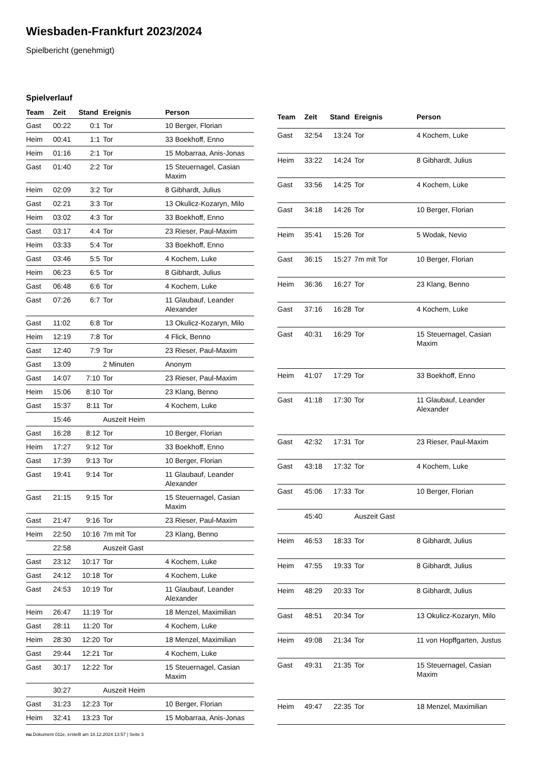Wiesbaden-Frankfurt 2023/2024
Spielbericht (genehmigt)
Spielverlauf
| Team | Zeit | Stand | Ereignis | Person |
| --- | --- | --- | --- | --- |
| Gast | 00:22 | 0:1 | Tor | 10 Berger, Florian |
| Heim | 00:41 | 1:1 | Tor | 33 Boekhoff, Enno |
| Heim | 01:16 | 2:1 | Tor | 15 Mobarraa, Anis-Jonas |
| Gast | 01:40 | 2:2 | Tor | 15 Steuernagel, Casian Maxim |
| Heim | 02:09 | 3:2 | Tor | 8 Gibhardt, Julius |
| Gast | 02:21 | 3:3 | Tor | 13 Okulicz-Kozaryn, Milo |
| Heim | 03:02 | 4:3 | Tor | 33 Boekhoff, Enno |
| Gast | 03:17 | 4:4 | Tor | 23 Rieser, Paul-Maxim |
| Heim | 03:33 | 5:4 | Tor | 33 Boekhoff, Enno |
| Gast | 03:46 | 5:5 | Tor | 4 Kochem, Luke |
| Heim | 06:23 | 6:5 | Tor | 8 Gibhardt, Julius |
| Gast | 06:48 | 6:6 | Tor | 4 Kochem, Luke |
| Gast | 07:26 | 6:7 | Tor | 11 Glaubauf, Leander Alexander |
| Gast | 11:02 | 6:8 | Tor | 13 Okulicz-Kozaryn, Milo |
| Heim | 12:19 | 7:8 | Tor | 4 Flick, Benno |
| Gast | 12:40 | 7:9 | Tor | 23 Rieser, Paul-Maxim |
| Gast | 13:09 | | 2 Minuten | Anonym |
| Gast | 14:07 | 7:10 | Tor | 23 Rieser, Paul-Maxim |
| Heim | 15:06 | 8:10 | Tor | 23 Klang, Benno |
| Gast | 15:37 | 8:11 | Tor | 4 Kochem, Luke |
| | 15:46 | | Auszeit Heim | |
| Gast | 16:28 | 8:12 | Tor | 10 Berger, Florian |
| Heim | 17:27 | 9:12 | Tor | 33 Boekhoff, Enno |
| Gast | 17:39 | 9:13 | Tor | 10 Berger, Florian |
| Gast | 19:41 | 9:14 | Tor | 11 Glaubauf, Leander Alexander |
| Gast | 21:15 | 9:15 | Tor | 15 Steuernagel, Casian Maxim |
| Gast | 21:47 | 9:16 | Tor | 23 Rieser, Paul-Maxim |
| Heim | 22:50 | 10:16 | 7m mit Tor | 23 Klang, Benno |
| | 22:58 | | Auszeit Gast | |
| Gast | 23:12 | 10:17 | Tor | 4 Kochem, Luke |
| Gast | 24:12 | 10:18 | Tor | 4 Kochem, Luke |
| Gast | 24:53 | 10:19 | Tor | 11 Glaubauf, Leander Alexander |
| Heim | 26:47 | 11:19 | Tor | 18 Menzel, Maximilian |
| Gast | 28:11 | 11:20 | Tor | 4 Kochem, Luke |
| Heim | 28:30 | 12:20 | Tor | 18 Menzel, Maximilian |
| Gast | 29:44 | 12:21 | Tor | 4 Kochem, Luke |
| Gast | 30:17 | 12:22 | Tor | 15 Steuernagel, Casian Maxim |
| | 30:27 | | Auszeit Heim | |
| Gast | 31:23 | 12:23 | Tor | 10 Berger, Florian |
| Heim | 32:41 | 13:23 | Tor | 15 Mobarraa, Anis-Jonas |
| Team | Zeit | Stand | Ereignis | Person |
| --- | --- | --- | --- | --- |
| Gast | 32:54 | 13:24 | Tor | 4 Kochem, Luke |
| Heim | 33:22 | 14:24 | Tor | 8 Gibhardt, Julius |
| Gast | 33:56 | 14:25 | Tor | 4 Kochem, Luke |
| Gast | 34:18 | 14:26 | Tor | 10 Berger, Florian |
| Heim | 35:41 | 15:26 | Tor | 5 Wodak, Nevio |
| Gast | 36:15 | 15:27 | 7m mit Tor | 10 Berger, Florian |
| Heim | 36:36 | 16:27 | Tor | 23 Klang, Benno |
| Gast | 37:16 | 16:28 | Tor | 4 Kochem, Luke |
| Gast | 40:31 | 16:29 | Tor | 15 Steuernagel, Casian Maxim |
| Heim | 41:07 | 17:29 | Tor | 33 Boekhoff, Enno |
| Gast | 41:18 | 17:30 | Tor | 11 Glaubauf, Leander Alexander |
| Gast | 42:32 | 17:31 | Tor | 23 Rieser, Paul-Maxim |
| Gast | 43:18 | 17:32 | Tor | 4 Kochem, Luke |
| Gast | 45:06 | 17:33 | Tor | 10 Berger, Florian |
| | 45:40 | | Auszeit Gast | |
| Heim | 46:53 | 18:33 | Tor | 8 Gibhardt, Julius |
| Heim | 47:55 | 19:33 | Tor | 8 Gibhardt, Julius |
| Heim | 48:29 | 20:33 | Tor | 8 Gibhardt, Julius |
| Gast | 48:51 | 20:34 | Tor | 13 Okulicz-Kozaryn, Milo |
| Heim | 49:08 | 21:34 | Tor | 11 von Hopffgarten, Justus |
| Gast | 49:31 | 21:35 | Tor | 15 Steuernagel, Casian Maxim |
| Heim | 49:47 | 22:35 | Tor | 18 Menzel, Maximilian |
nu.Dokument 011e, erstellt am 18.12.2024 13:57 | Seite 3